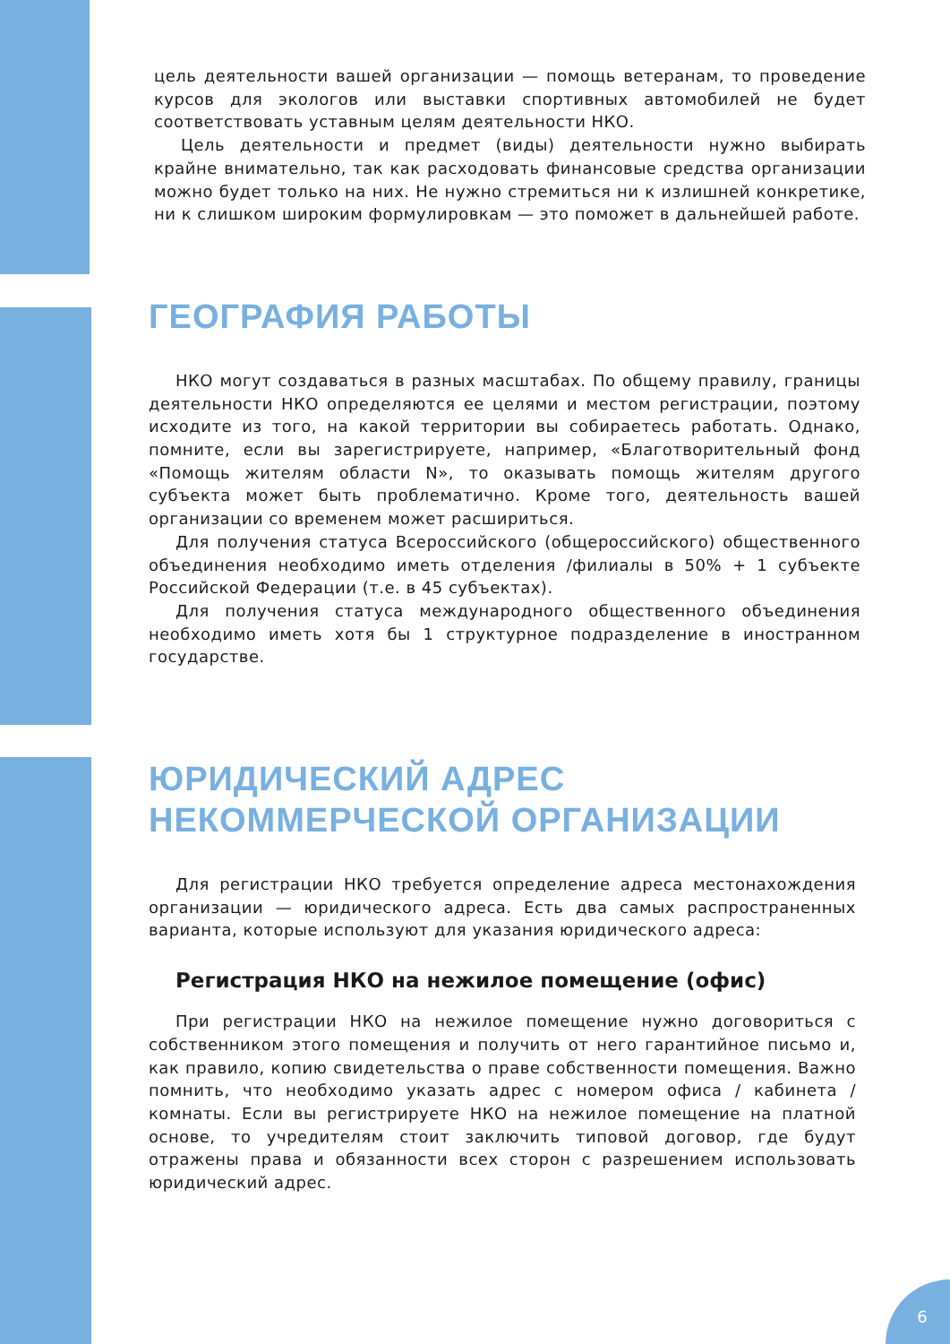цель деятельности вашей организации — помощь ветеранам, то проведение курсов для экологов или выставки спортивных автомобилей не будет соответствовать уставным целям деятельности НКО.
Цель деятельности и предмет (виды) деятельности нужно выбирать крайне внимательно, так как расходовать финансовые средства организации можно будет только на них. Не нужно стремиться ни к излишней конкретике, ни к слишком широким формулировкам — это поможет в дальнейшей работе.
ГЕОГРАФИЯ РАБОТЫ
НКО могут создаваться в разных масштабах. По общему правилу, границы деятельности НКО определяются ее целями и местом регистрации, поэтому исходите из того, на какой территории вы собираетесь работать. Однако, помните, если вы зарегистрируете, например, «Благотворительный фонд «Помощь жителям области N», то оказывать помощь жителям другого субъекта может быть проблематично. Кроме того, деятельность вашей организации со временем может расшириться.
Для получения статуса Всероссийского (общероссийского) общественного объединения необходимо иметь отделения /филиалы в 50% + 1 субъекте Российской Федерации (т.е. в 45 субъектах).
Для получения статуса международного общественного объединения необходимо иметь хотя бы 1 структурное подразделение в иностранном государстве.
ЮРИДИЧЕСКИЙ АДРЕС
НЕКОММЕРЧЕСКОЙ ОРГАНИЗАЦИИ
Для регистрации НКО требуется определение адреса местонахождения организации — юридического адреса. Есть два самых распространенных варианта, которые используют для указания юридического адреса:
Регистрация НКО на нежилое помещение (офис)
При регистрации НКО на нежилое помещение нужно договориться с собственником этого помещения и получить от него гарантийное письмо и, как правило, копию свидетельства о праве собственности помещения. Важно помнить, что необходимо указать адрес с номером офиса / кабинета / комнаты. Если вы регистрируете НКО на нежилое помещение на платной основе, то учредителям стоит заключить типовой договор, где будут отражены права и обязанности всех сторон с разрешением использовать юридический адрес.
6